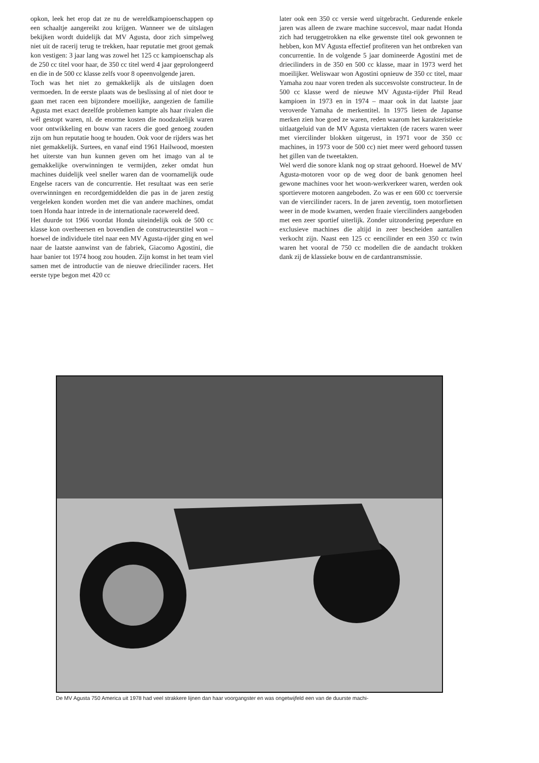opkon, leek het erop dat ze nu de wereldkampioenschappen op een schaaltje aangereikt zou krijgen. Wanneer we de uitslagen bekijken wordt duidelijk dat MV Agusta, door zich simpelweg niet uit de racerij terug te trekken, haar reputatie met groot gemak kon vestigen: 3 jaar lang was zowel het 125 cc kampioenschap als de 250 cc titel voor haar, de 350 cc titel werd 4 jaar geprolongeerd en die in de 500 cc klasse zelfs voor 8 opeenvolgende jaren.
Toch was het niet zo gemakkelijk als de uitslagen doen vermoeden. In de eerste plaats was de beslissing al of niet door te gaan met racen een bijzondere moeilijke, aangezien de familie Agusta met exact dezelfde problemen kampte als haar rivalen die wél gestopt waren, nl. de enorme kosten die noodzakelijk waren voor ontwikkeling en bouw van racers die goed genoeg zouden zijn om hun reputatie hoog te houden. Ook voor de rijders was het niet gemakkelijk. Surtees, en vanaf eind 1961 Hailwood, moesten het uiterste van hun kunnen geven om het imago van al te gemakkelijke overwinningen te vermijden, zeker omdat hun machines duidelijk veel sneller waren dan de voornamelijk oude Engelse racers van de concurrentie. Het resultaat was een serie overwinningen en recordgemiddelden die pas in de jaren zestig vergeleken konden worden met die van andere machines, omdat toen Honda haar intrede in de internationale racewereld deed.
Het duurde tot 1966 voordat Honda uiteindelijk ook de 500 cc klasse kon overheersen en bovendien de constructeurstitel won – hoewel de individuele titel naar een MV Agusta-rijder ging en wel naar de laatste aanwinst van de fabriek, Giacomo Agostini, die haar banier tot 1974 hoog zou houden. Zijn komst in het team viel samen met de introductie van de nieuwe driecilinder racers. Het eerste type begon met 420 cc
later ook een 350 cc versie werd uitgebracht. Gedurende enkele jaren was alleen de zware machine succesvol, maar nadat Honda zich had teruggetrokken na elke gewenste titel ook gewonnen te hebben, kon MV Agusta effectief profiteren van het ontbreken van concurrentie. In de volgende 5 jaar domineerde Agostini met de driecilinders in de 350 en 500 cc klasse, maar in 1973 werd het moeilijker. Weliswaar won Agostini opnieuw de 350 cc titel, maar Yamaha zou naar voren treden als succesvolste constructeur. In de 500 cc klasse werd de nieuwe MV Agusta-rijder Phil Read kampioen in 1973 en in 1974 – maar ook in dat laatste jaar veroverde Yamaha de merkentitel. In 1975 lieten de Japanse merken zien hoe goed ze waren, reden waarom het karakteristieke uitlaatgeluid van de MV Agusta viertakten (de racers waren weer met viercilinder blokken uitgerust, in 1971 voor de 350 cc machines, in 1973 voor de 500 cc) niet meer werd gehoord tussen het gillen van de tweetakten.
Wel werd die sonore klank nog op straat gehoord. Hoewel de MV Agusta-motoren voor op de weg door de bank genomen heel gewone machines voor het woon-werkverkeer waren, werden ook sportievere motoren aangeboden. Zo was er een 600 cc toerversie van de viercilinder racers. In de jaren zeventig, toen motorfietsen weer in de mode kwamen, werden fraaie viercilinders aangeboden met een zeer sportief uiterlijk. Zonder uitzondering peperdure en exclusieve machines die altijd in zeer bescheiden aantallen verkocht zijn. Naast een 125 cc eencilinder en een 350 cc twin waren het vooral de 750 cc modellen die de aandacht trokken dank zij de klassieke bouw en de cardantransmissie.
De MV Agusta 750 America uit 1978 had veel strakkere lijnen dan haar voorgangster en was ongetwijfeld een van de duurste machi-